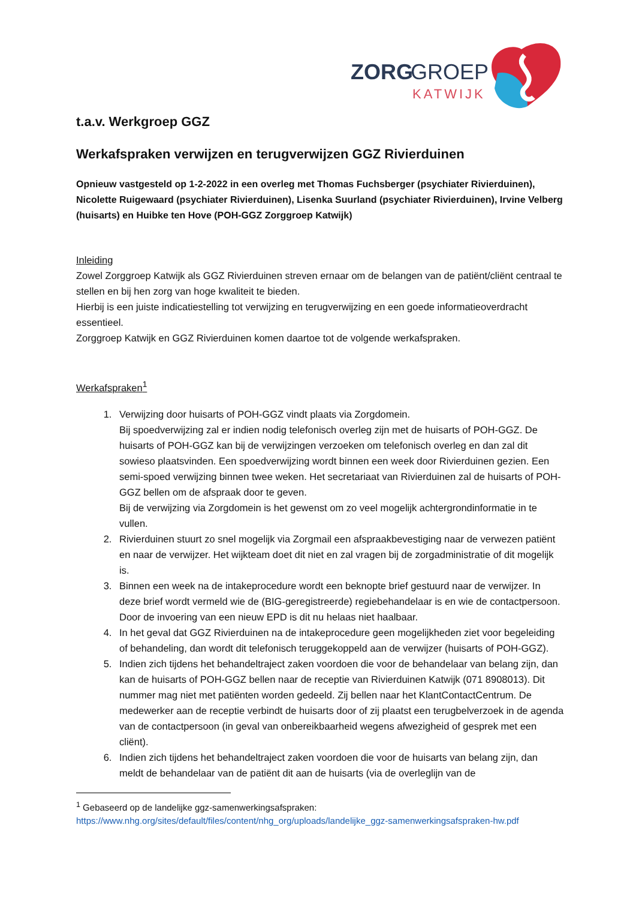ZORG
GROEP
KATWIJK
t.a.v. Werkgroep GGZ
Werkafspraken verwijzen en terugverwijzen GGZ Rivierduinen
Opnieuw vastgesteld op 1-2-2022 in een overleg met Thomas Fuchsberger (psychiater Rivierduinen), Nicolette Ruigewaard (psychiater Rivierduinen), Lisenka Suurland (psychiater Rivierduinen), Irvine Velberg (huisarts) en Huibke ten Hove (POH-GGZ Zorggroep Katwijk)
Inleiding
Zowel Zorggroep Katwijk als GGZ Rivierduinen streven ernaar om de belangen van de patiënt/cliënt centraal te stellen en bij hen zorg van hoge kwaliteit te bieden.
Hierbij is een juiste indicatiestelling tot verwijzing en terugverwijzing en een goede informatieoverdracht essentieel.
Zorggroep Katwijk en GGZ Rivierduinen komen daartoe tot de volgende werkafspraken.
Werkafspraken<sup>1</sup>
1. Verwijzing door huisarts of POH-GGZ vindt plaats via Zorgdomein.
Bij spoedverwijzing zal er indien nodig telefonisch overleg zijn met de huisarts of POH-GGZ. De huisarts of POH-GGZ kan bij de verwijzingen verzoeken om telefonisch overleg en dan zal dit sowieso plaatsvinden. Een spoedverwijzing wordt binnen een week door Rivierduinen gezien. Een semi-spoed verwijzing binnen twee weken. Het secretariaat van Rivierduinen zal de huisarts of POH-GGZ bellen om de afspraak door te geven.
Bij de verwijzing via Zorgdomein is het gewenst om zo veel mogelijk achtergrondinformatie in te vullen.
2. Rivierduinen stuurt zo snel mogelijk via Zorgmail een afspraakbevestiging naar de verwezen patiënt en naar de verwijzer. Het wijkteam doet dit niet en zal vragen bij de zorgadministratie of dit mogelijk is.
3. Binnen een week na de intakeprocedure wordt een beknopte brief gestuurd naar de verwijzer. In deze brief wordt vermeld wie de (BIG-geregistreerde) regiebehandelaar is en wie de contactpersoon. Door de invoering van een nieuw EPD is dit nu helaas niet haalbaar.
4. In het geval dat GGZ Rivierduinen na de intakeprocedure geen mogelijkheden ziet voor begeleiding of behandeling, dan wordt dit telefonisch teruggekoppeld aan de verwijzer (huisarts of POH-GGZ).
5. Indien zich tijdens het behandeltraject zaken voordoen die voor de behandelaar van belang zijn, dan kan de huisarts of POH-GGZ bellen naar de receptie van Rivierduinen Katwijk (071 8908013). Dit nummer mag niet met patiënten worden gedeeld. Zij bellen naar het KlantContactCentrum. De medewerker aan de receptie verbindt de huisarts door of zij plaatst een terugbelverzoek in de agenda van de contactpersoon (in geval van onbereikbaarheid wegens afwezigheid of gesprek met een cliënt).
6. Indien zich tijdens het behandeltraject zaken voordoen die voor de huisarts van belang zijn, dan meldt de behandelaar van de patiënt dit aan de huisarts (via de overleglijn van de
<sup>1</sup> Gebaseerd op de landelijke ggz-samenwerkingsafspraken:
https://www.nhg.org/sites/default/files/content/nhg_org/uploads/landelijke_ggz-samenwerkingsafspraken-hw.pdf